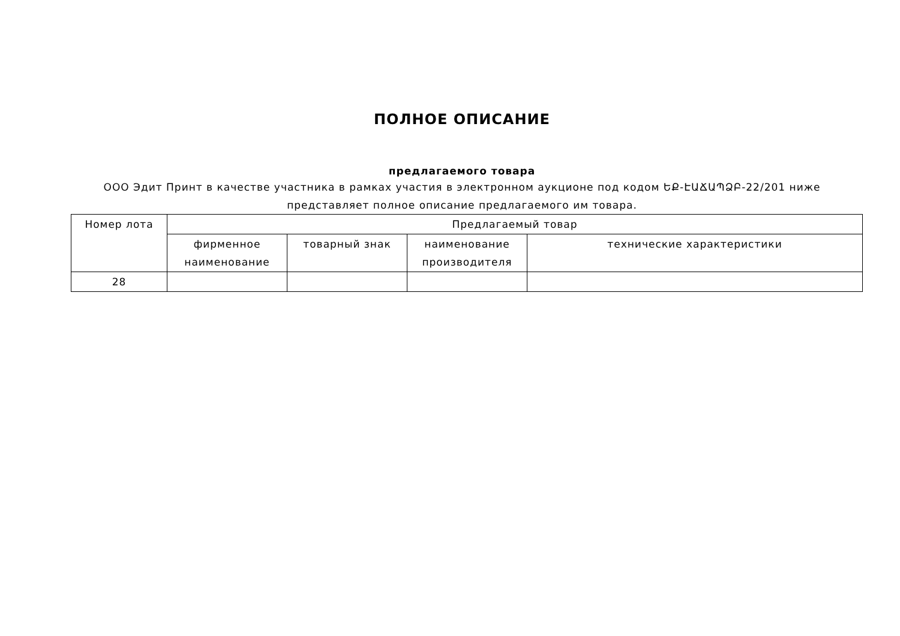ПОЛНОЕ ОПИСАНИЕ
предлагаемого товара
ООО Эдит Принт в качестве участника в рамках участия в электронном аукционе под кодом ԵՔ-ԷԱՃԱՊՁԲ-22/201 ниже представляет полное описание предлагаемого им товара.
| Номер лота | Предлагаемый товар | | | |
| --- | --- | --- | --- | --- |
| | фирменное наименование | товарный знак | наименование производителя | технические характеристики |
| 28 | | | | |